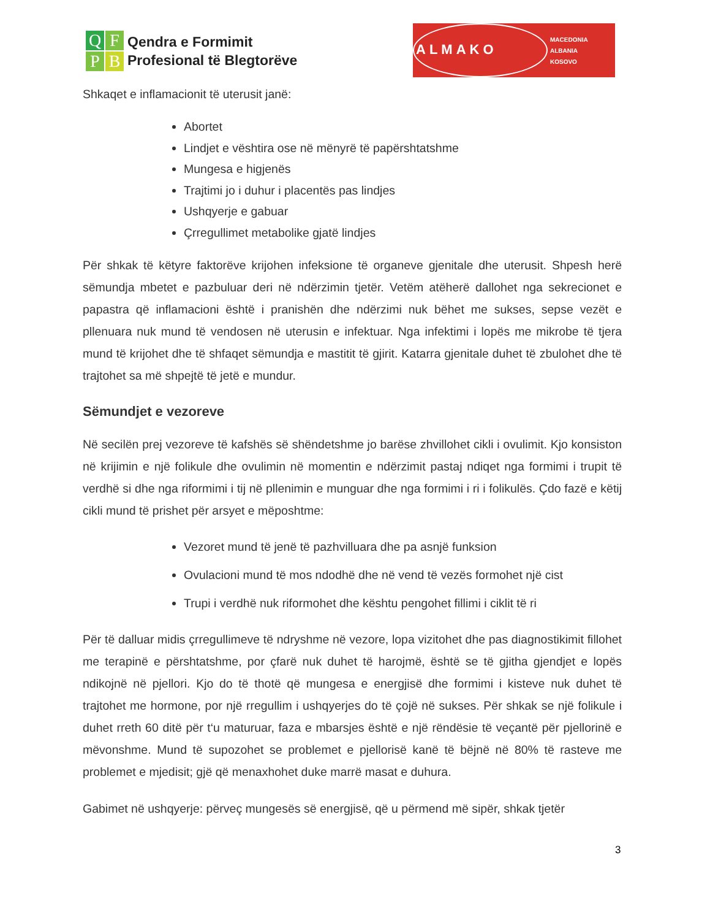QFPB
Qendra e Formimit
Profesional të Blegtorëve
ALMAKO
MACEDONIA
ALBANIA
KOSOVO
Shkaqet e inflamacionit të uterusit janë:
Abortet
Lindjet e vështira ose në mënyrë të papërshtatshme
Mungesa e higjenës
Trajtimi jo i duhur i placentës pas lindjes
Ushqyerje e gabuar
Çrregullimet metabolike gjatë lindjes
Për shkak të këtyre faktorëve krijohen infeksione të organeve gjenitale dhe uterusit. Shpesh herë sëmundja mbetet e pazbuluar deri në ndërzimin tjetër. Vetëm atëherë dallohet nga sekrecionet e papastra që inflamacioni është i pranishën dhe ndërzimi nuk bëhet me sukses, sepse vezët e pllenuara nuk mund të vendosen në uterusin e infektuar. Nga infektimi i lopës me mikrobe të tjera mund të krijohet dhe të shfaqet sëmundja e mastitit të gjirit. Katarra gjenitale duhet të zbulohet dhe të trajtohet sa më shpejtë të jetë e mundur.
Sëmundjet e vezoreve
Në secilën prej vezoreve të kafshës së shëndetshme jo barëse zhvillohet cikli i ovulimit. Kjo konsiston në krijimin e një folikule dhe ovulimin në momentin e ndërzimit pastaj ndiqet nga formimi i trupit të verdhë si dhe nga riformimi i tij në pllenimin e munguar dhe nga formimi i ri i folikulës. Çdo fazë e këtij cikli mund të prishet për arsyet e mëposhtme:
Vezoret mund të jenë të pazhvilluara dhe pa asnjë funksion
Ovulacioni mund të mos ndodhë dhe në vend të vezës formohet një cist
Trupi i verdhë nuk riformohet dhe kështu pengohet fillimi i ciklit të ri
Për të dalluar midis çrregullimeve të ndryshme në vezore, lopa vizitohet dhe pas diagnostikimit fillohet me terapinë e përshtatshme, por çfarë nuk duhet të harojmë, është se të gjitha gjendjet e lopës ndikojnë në pjellori. Kjo do të thotë që mungesa e energjisë dhe formimi i kisteve nuk duhet të trajtohet me hormone, por një rregullim i ushqyerjes do të çojë në sukses. Për shkak se një folikule i duhet rreth 60 ditë për t‘u maturuar, faza e mbarsjes është e një rëndësie të veçantë për pjellorinë e mëvonshme. Mund të supozohet se problemet e pjellorisë kanë të bëjnë në 80% të rasteve me problemet e mjedisit; gjë që menaxhohet duke marrë masat e duhura.
Gabimet në ushqyerje: përveç mungesës së energjisë, që u përmend më sipër, shkak tjetër
3